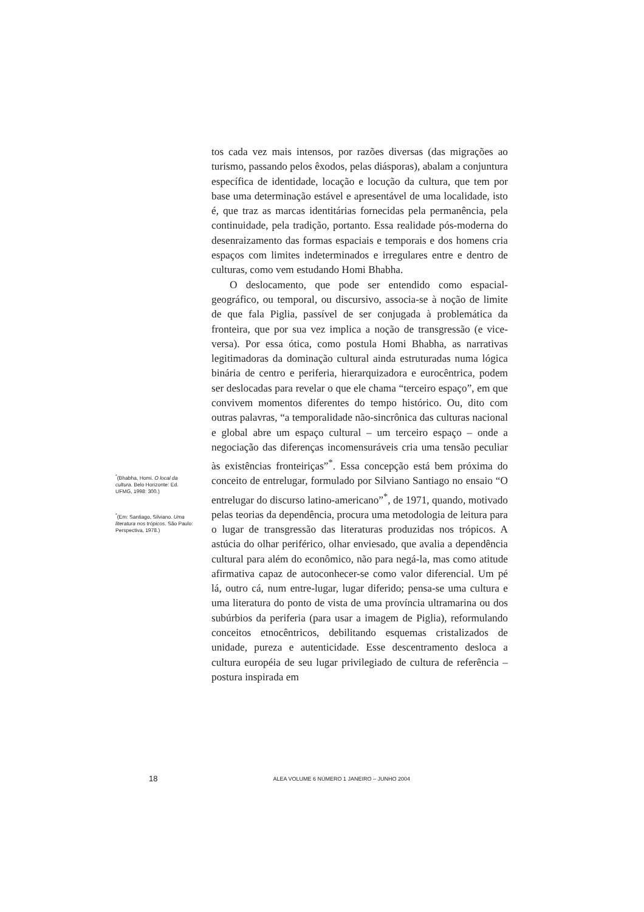<sup>*</sup> (Bhabha, Homi. O local da cultura. Belo Horizonte: Ed. UFMG, 1998: 300.)
<sup>*</sup> (Em: Santiago, Silviano. Uma literatura nos trópicos. São Paulo: Perspectiva, 1978.)
tos cada vez mais intensos, por razões diversas (das migrações ao turismo, passando pelos êxodos, pelas diásporas), abalam a conjuntura específica de identidade, locação e locução da cultura, que tem por base uma determinação estável e apresentável de uma localidade, isto é, que traz as marcas identitárias fornecidas pela permanência, pela continuidade, pela tradição, portanto. Essa realidade pós-moderna do desenraizamento das formas espaciais e temporais e dos homens cria espaços com limites indeterminados e irregulares entre e dentro de culturas, como vem estudando Homi Bhabha.
O deslocamento, que pode ser entendido como espacial-geográfico, ou temporal, ou discursivo, associa-se à noção de limite de que fala Piglia, passível de ser conjugada à problemática da fronteira, que por sua vez implica a noção de transgressão (e vice-versa). Por essa ótica, como postula Homi Bhabha, as narrativas legitimadoras da dominação cultural ainda estruturadas numa lógica binária de centro e periferia, hierarquizadora e eurocêntrica, podem ser deslocadas para revelar o que ele chama “terceiro espaço”, em que convivem momentos diferentes do tempo histórico. Ou, dito com outras palavras, “a temporalidade não-sincrônica das culturas nacional e global abre um espaço cultural – um terceiro espaço – onde a negociação das diferenças incomensuráveis cria uma tensão peculiar às existências fronteiriças”<sup>*</sup>. Essa concepção está bem próxima do conceito de entrelugar, formulado por Silviano Santiago no ensaio “O entrelugar do discurso latino-americano”<sup>*</sup>, de 1971, quando, motivado pelas teorias da dependência, procura uma metodologia de leitura para o lugar de transgressão das literaturas produzidas nos trópicos. A astúcia do olhar periférico, olhar enviesado, que avalia a dependência cultural para além do econômico, não para negá-la, mas como atitude afirmativa capaz de autoconhecer-se como valor diferencial. Um pé lá, outro cá, num entre-lugar, lugar diferido; pensa-se uma cultura e uma literatura do ponto de vista de uma província ultramarina ou dos subúrbios da periferia (para usar a imagem de Piglia), reformulando conceitos etnocêntricos, debilitando esquemas cristalizados de unidade, pureza e autenticidade. Esse descentramento desloca a cultura européia de seu lugar privilegiado de cultura de referência – postura inspirada em
18 ALEA VOLUME 6 NÚMERO 1 JANEIRO – JUNHO 2004